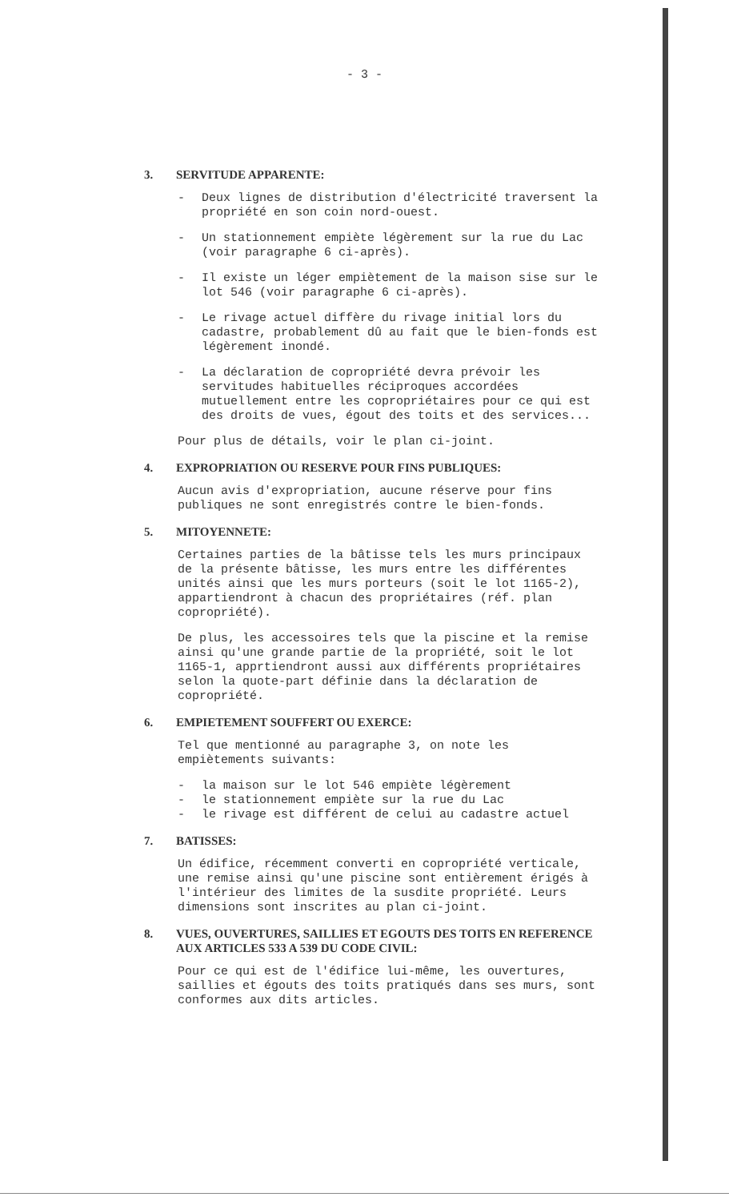- 3 -
3. SERVITUDE APPARENTE:
- Deux lignes de distribution d'électricité traversent la propriété en son coin nord-ouest.
- Un stationnement empiète légèrement sur la rue du Lac (voir paragraphe 6 ci-après).
- Il existe un léger empiètement de la maison sise sur le lot 546 (voir paragraphe 6 ci-après).
- Le rivage actuel diffère du rivage initial lors du cadastre, probablement dû au fait que le bien-fonds est légèrement inondé.
- La déclaration de copropriété devra prévoir les servitudes habituelles réciproques accordées mutuellement entre les copropriétaires pour ce qui est des droits de vues, égout des toits et des services...
Pour plus de détails, voir le plan ci-joint.
4. EXPROPRIATION OU RESERVE POUR FINS PUBLIQUES:
Aucun avis d'expropriation, aucune réserve pour fins publiques ne sont enregistrés contre le bien-fonds.
5. MITOYENNETE:
Certaines parties de la bâtisse tels les murs principaux de la présente bâtisse, les murs entre les différentes unités ainsi que les murs porteurs (soit le lot 1165-2), appartiendront à chacun des propriétaires (réf. plan copropriété).
De plus, les accessoires tels que la piscine et la remise ainsi qu'une grande partie de la propriété, soit le lot 1165-1, apprtiendront aussi aux différents propriétaires selon la quote-part définie dans la déclaration de copropriété.
6. EMPIETEMENT SOUFFERT OU EXERCE:
Tel que mentionné au paragraphe 3, on note les empiètements suivants:
- la maison sur le lot 546 empiète légèrement
- le stationnement empiète sur la rue du Lac
- le rivage est différent de celui au cadastre actuel
7. BATISSES:
Un édifice, récemment converti en copropriété verticale, une remise ainsi qu'une piscine sont entièrement érigés à l'intérieur des limites de la susdite propriété. Leurs dimensions sont inscrites au plan ci-joint.
8. VUES, OUVERTURES, SAILLIES ET EGOUTS DES TOITS EN REFERENCE AUX ARTICLES 533 A 539 DU CODE CIVIL:
Pour ce qui est de l'édifice lui-même, les ouvertures, saillies et égouts des toits pratiqués dans ses murs, sont conformes aux dits articles.